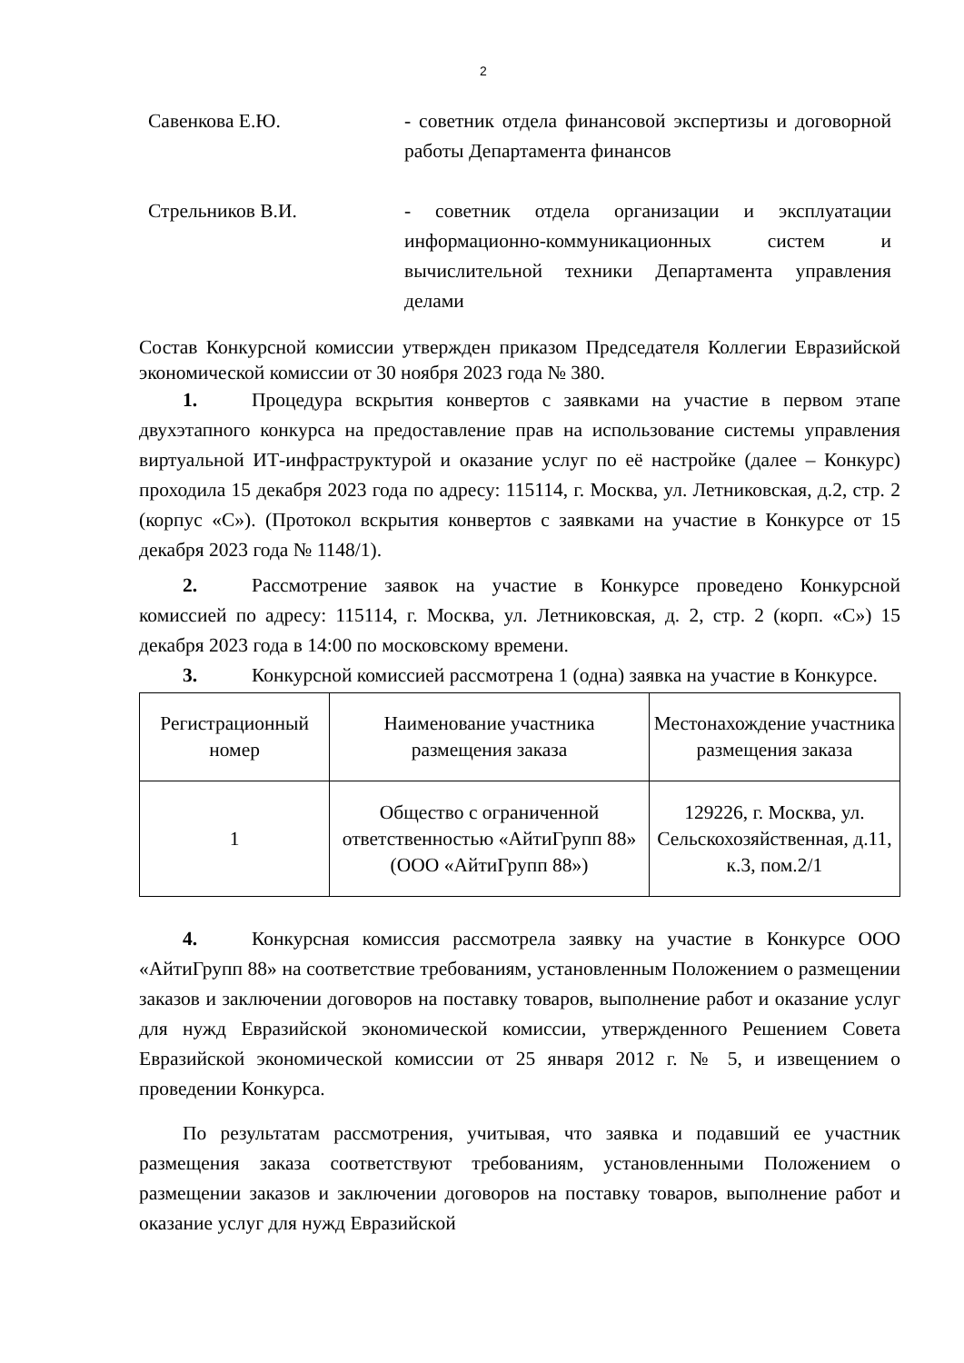2
Савенкова Е.Ю. - советник отдела финансовой экспертизы и договорной работы Департамента финансов
Стрельников В.И. - советник отдела организации и эксплуатации информационно-коммуникационных систем и вычислительной техники Департамента управления делами
Состав Конкурсной комиссии утвержден приказом Председателя Коллегии Евразийской экономической комиссии от 30 ноября 2023 года № 380.
1. Процедура вскрытия конвертов с заявками на участие в первом этапе двухэтапного конкурса на предоставление прав на использование системы управления виртуальной ИТ-инфраструктурой и оказание услуг по её настройке (далее – Конкурс) проходила 15 декабря 2023 года по адресу: 115114, г. Москва, ул. Летниковская, д.2, стр. 2 (корпус «С»). (Протокол вскрытия конвертов с заявками на участие в Конкурсе от 15 декабря 2023 года № 1148/1).
2. Рассмотрение заявок на участие в Конкурсе проведено Конкурсной комиссией по адресу: 115114, г. Москва, ул. Летниковская, д. 2, стр. 2 (корп. «С») 15 декабря 2023 года в 14:00 по московскому времени.
3. Конкурсной комиссией рассмотрена 1 (одна) заявка на участие в Конкурсе.
| Регистрационный номер | Наименование участника размещения заказа | Местонахождение участника размещения заказа |
| 1 | Общество с ограниченной ответственностью «АйтиГрупп 88» (ООО «АйтиГрупп 88») | 129226, г. Москва, ул. Сельскохозяйственная, д.11, к.3, пом.2/1 |
4. Конкурсная комиссия рассмотрела заявку на участие в Конкурсе ООО «АйтиГрупп 88» на соответствие требованиям, установленным Положением о размещении заказов и заключении договоров на поставку товаров, выполнение работ и оказание услуг для нужд Евразийской экономической комиссии, утвержденного Решением Совета Евразийской экономической комиссии от 25 января 2012 г. № 5, и извещением о проведении Конкурса.
По результатам рассмотрения, учитывая, что заявка и подавший ее участник размещения заказа соответствуют требованиям, установленными Положением о размещении заказов и заключении договоров на поставку товаров, выполнение работ и оказание услуг для нужд Евразийской